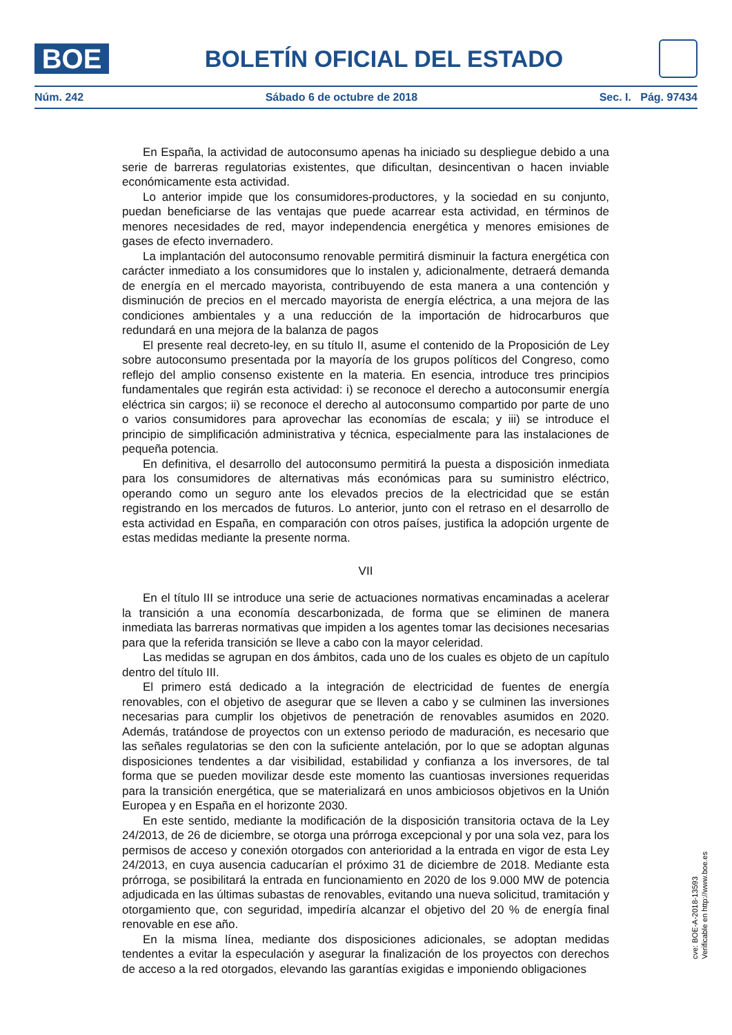BOE
BOLETÍN OFICIAL DEL ESTADO
Núm. 242 Sábado 6 de octubre de 2018 Sec. I. Pág. 97434
En España, la actividad de autoconsumo apenas ha iniciado su despliegue debido a una serie de barreras regulatorias existentes, que dificultan, desincentivan o hacen inviable económicamente esta actividad.
Lo anterior impide que los consumidores-productores, y la sociedad en su conjunto, puedan beneficiarse de las ventajas que puede acarrear esta actividad, en términos de menores necesidades de red, mayor independencia energética y menores emisiones de gases de efecto invernadero.
La implantación del autoconsumo renovable permitirá disminuir la factura energética con carácter inmediato a los consumidores que lo instalen y, adicionalmente, detraerá demanda de energía en el mercado mayorista, contribuyendo de esta manera a una contención y disminución de precios en el mercado mayorista de energía eléctrica, a una mejora de las condiciones ambientales y a una reducción de la importación de hidrocarburos que redundará en una mejora de la balanza de pagos
El presente real decreto-ley, en su título II, asume el contenido de la Proposición de Ley sobre autoconsumo presentada por la mayoría de los grupos políticos del Congreso, como reflejo del amplio consenso existente en la materia. En esencia, introduce tres principios fundamentales que regirán esta actividad: i) se reconoce el derecho a autoconsumir energía eléctrica sin cargos; ii) se reconoce el derecho al autoconsumo compartido por parte de uno o varios consumidores para aprovechar las economías de escala; y iii) se introduce el principio de simplificación administrativa y técnica, especialmente para las instalaciones de pequeña potencia.
En definitiva, el desarrollo del autoconsumo permitirá la puesta a disposición inmediata para los consumidores de alternativas más económicas para su suministro eléctrico, operando como un seguro ante los elevados precios de la electricidad que se están registrando en los mercados de futuros. Lo anterior, junto con el retraso en el desarrollo de esta actividad en España, en comparación con otros países, justifica la adopción urgente de estas medidas mediante la presente norma.
VII
En el título III se introduce una serie de actuaciones normativas encaminadas a acelerar la transición a una economía descarbonizada, de forma que se eliminen de manera inmediata las barreras normativas que impiden a los agentes tomar las decisiones necesarias para que la referida transición se lleve a cabo con la mayor celeridad.
Las medidas se agrupan en dos ámbitos, cada uno de los cuales es objeto de un capítulo dentro del título III.
El primero está dedicado a la integración de electricidad de fuentes de energía renovables, con el objetivo de asegurar que se lleven a cabo y se culminen las inversiones necesarias para cumplir los objetivos de penetración de renovables asumidos en 2020. Además, tratándose de proyectos con un extenso periodo de maduración, es necesario que las señales regulatorias se den con la suficiente antelación, por lo que se adoptan algunas disposiciones tendentes a dar visibilidad, estabilidad y confianza a los inversores, de tal forma que se pueden movilizar desde este momento las cuantiosas inversiones requeridas para la transición energética, que se materializará en unos ambiciosos objetivos en la Unión Europea y en España en el horizonte 2030.
En este sentido, mediante la modificación de la disposición transitoria octava de la Ley 24/2013, de 26 de diciembre, se otorga una prórroga excepcional y por una sola vez, para los permisos de acceso y conexión otorgados con anterioridad a la entrada en vigor de esta Ley 24/2013, en cuya ausencia caducarían el próximo 31 de diciembre de 2018. Mediante esta prórroga, se posibilitará la entrada en funcionamiento en 2020 de los 9.000 MW de potencia adjudicada en las últimas subastas de renovables, evitando una nueva solicitud, tramitación y otorgamiento que, con seguridad, impediría alcanzar el objetivo del 20 % de energía final renovable en ese año.
En la misma línea, mediante dos disposiciones adicionales, se adoptan medidas tendentes a evitar la especulación y asegurar la finalización de los proyectos con derechos de acceso a la red otorgados, elevando las garantías exigidas e imponiendo obligaciones
cve: BOE-A-2018-13593
Verificable en http://www.boe.es